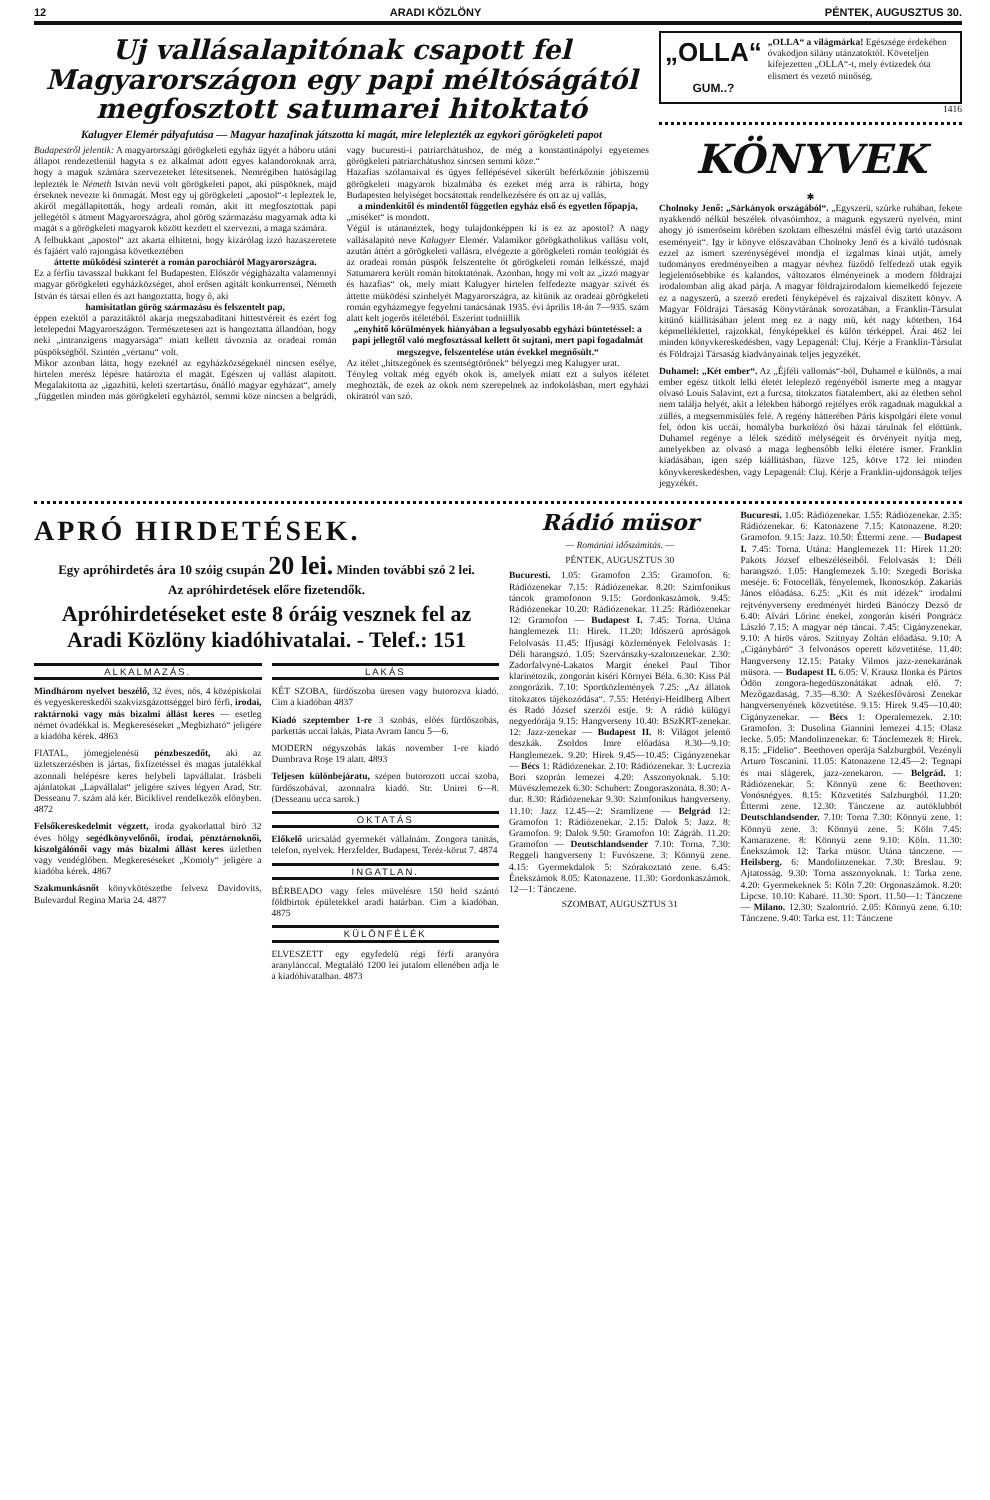12 ARADI KÖZLÖNY PÉNTEK, AUGUSZTUS 30.
Uj vallásalapitónak csapott fel Magyarországon egy papi méltóságától megfosztott satumarei hitoktató
Kalugyer Elemér pályafutása — Magyar hazafinak játszotta ki magát, mire leleplezték az egykori görögkeleti papot
Budapestről jelentik: A magyarországi görögkeleti egyház ügyét a háboru utáni állapot rendezetlenül hagyta s ez alkalmat adott egyes kalandoroknak arra, hogy a maguk számára szervezeteket létesitsenek. Nemrégiben hatóságilag leplezték le Németh István nevü volt görögkeleti papot, aki püspöknek, majd érseknek nevezte ki önmagát. Most egy uj görögkeleti „apostol“-t lepleztek le, akiről megállapitották, hogy ardeali román, akit itt megfosztottak papi jellegétől s átment Magyarországra, ahol görög származásu magyarnak adta ki magát s a görögkeleti magyarok között kezdett el szervezni, a maga számára.
A felbukkant „apostol“ azt akarta elhitetni, hogy kizárólag izzó hazaszeretete és fajáért való rajongása következtében
áttette müködési szinterét a román parochiáról Magyarországra.
Ez a férfiu tavasszal bukkant fel Budapesten. Először végigházalta valamennyi magyar görögkeleti egyházközséget, ahol erősen agitált konkurrensei, Németh István és társai ellen és azt hangoztatta, hogy ő, aki
hamisitatlan görög származásu és felszentelt pap,
éppen ezektől a parazitáktól akarja megszabaditani hittestvéreit és ezért fog letelepedni Magyarországon. Természetesen azt is hangoztatta állandóan, hogy neki „intranzigens magyarsága“ miatt kellett távoznia az oradeai román püspökségből. Szintén „vértanu“ volt.
Mikor azonban látta, hogy ezeknél az egyházközségeknél nincsen esélye, hirtelen merész lépésre határozta el magát. Egészen uj vallást alapitott. Megalakitotta az „igazhitü, keleti szertartásu, önálló magyar egyházat“, amely „független minden más görögkeleti egyháztól, semmi köze nincsen a belgrádi, vagy bucuresti-i patriarchátushoz, de még a konstantinápolyi egyetemes görögkeleti patriarchátushoz sincsen semmi köze.“
Hazafias szólamaival és ügyes fellépésével sikerült beférkőznie jóhiszemü görögkeleti magyarok bizalmába és ezeket még arra is rábirta, hogy Budapesten helyiséget bocsátottak rendelkezésére és ott az uj vallás,
a mindenkitől és mindentől független egyház első és egyetlen főpapja,
„miséket“ is mondott.
Végül is utánanéztek, hogy tulajdonképpen ki is ez az apostol? A nagy vallásalapitó neve Kalugyer Elemér. Valamikor görögkatholikus vallásu volt, azután áttért a görögkeleti vallásra, elvégezte a görögkeleti román teológiát és az oradeai román püspök felszentelte őt görögkeleti román lelkésszé, majd Satumarera került román hitoktatónak. Azonban, hogy mi volt az „izzó magyar és hazafias“ ok, mely miatt Kalugyer hirtelen felfedezte magyar szivét és áttette müködési szinhelyét Magyarországra, az kitünik az oradeai görögkeleti román egyházmegye fegyelmi tanácsának 1935. évi április 18-án 7—935. szám alatt kelt jogerős itéletéből. Eszerint tudniillik
„enyhitő körülmények hiányában a legsulyosabb egyházi büntetéssel: a papi jellegtől való megfosztással kellett őt sujtani, mert papi fogadalmát megszegve, felszentelése után évekkel megnősült.“
Az itélet „hitszegőnek és szentségtörőnek“ bélyegzi meg Kalugyer urat.
Tényleg voltak még egyéb okok is, amelyek miatt ezt a sulyos itéletet meghozták, de ezek az okok nem szerepelnek az indokolásban, mert egyházi okiratról van szó.
„OLLA“
GUM..?
„OLLA“ a világmárka! Egészsége érdekében óvakodjon silány utánzatoktól. Követeljen kifejezetten „OLLA“-t, mely évtizedek óta elismert és vezető minőség.
1416
KÖNYVEK
✱
Cholnoky Jenő: „Sárkányok országából“. „Egyszerü, szürke ruhában, fekete nyakkendő nélkül beszélek olvasóimhoz, a magunk egyszerü nyelvén, mint ahogy jó ismerőseim körében szoktam elbeszélni másfél évig tartó utazásom eseményeit“. Igy ir könyve előszavában Cholnoky Jenő és a kiváló tudósnak ezzel az ismert szerénységével mondja el izgalmas kinai utját, amely tudományos eredményeiben a magyar névhez füződő felfedező utak egyik legjelentősebbike és kalandos, változatos élményeinek a modern földrajzi irodalomban alig akad párja. A magyar földrajzirodalom kiemelkedő fejezete ez a nagyszerü, a szerző eredeti fényképével és rajzaival diszitett könyv. A Magyar Földrajzi Társaság Könyvtárának sorozatában, a Franklin-Társulat kitünő kiállitásában jelent meg ez a nagy mü, két nagy kötetben, 164 képmelléklettel, rajzokkal, fényképekkel és külön térképpel. Árai 462 lei minden könyvkereskedésben, vagy Lepagenál: Cluj. Kérje a Franklin-Társulat és Földrajzi Társaság kiadványainak teljes jegyzékét.
Duhamel: „Két ember“. Az „Éjféli vallomás“-ból, Duhamel e különös, a mai ember egész titkolt lelki életét leleplező regényéből ismerte meg a magyar olvasó Louis Salavint, ezt a furcsa, titokzatos fiatalembert, aki az életben sehol nem találja helyét, akit a lélekben háborgó rejtélyes erők ragadnak magukkal a züllés, a megsemmisülés felé. A regény hátterében Páris kispolgári élete vonul fel, ódon kis uccái, homályba burkolózó ősi házai tárulnak fel előttünk. Duhamel regénye a lélek szédítő mélységeit és örvényeit nyitja meg, amelyekben az olvasó a maga legbensőbb lelki életére ismer. Franklin kiadásában, igen szép kiállitásban, füzve 125, kötve 172 lei minden könyvkereskedésben, vagy Lepagenál: Cluj. Kérje a Franklin-ujdonságok teljes jegyzékét.
APRÓ HIRDETÉSEK.
Egy apróhirdetés ára 10 szóig csupán 20 lei. Minden további szó 2 lei.
Az apróhirdetések előre fizetendők.
Apróhirdetéseket este 8 óráig vesznek fel az Aradi Közlöny kiadóhivatalai. - Telef.: 151
ALKALMAZÁS.
Mindhárom nyelvet beszélő, 32 éves, nős, 4 középiskolai és vegyeskereskedői szakvizsgázottséggel biró férfi, irodai, raktárnoki vagy más bizalmi állást keres — esetleg német óvadékkal is. Megkereséseket „Megbizható“ jeligére a kiadóba kérek. 4863
FIATAL, jómegjelenésü pénzbeszedőt, aki az üzletszerzésben is jártas, fixfizetéssel és magas jutalékkal azonnali belépésre keres helybeli lapvállalat. Irásbeli ajánlatokat „Lapvállalat“ jeligére szives légyen Arad, Str. Desseanu 7. szám alá kér. Biciklivel rendelkezők előnyben. 4872
Felsőkereskedelmit végzett, iroda gyakorlattal biró 32 éves hölgy segédkönyvelőnői, irodai, pénztárnoknői, kiszolgálónői vagy más bizalmi állást keres üzletben vagy vendéglőben. Megkereséseket „Komoly“ jeligére a kiadóba kérek. 4867
Szakmunkásnőt könyvkötészetbe felvesz Davidovits, Bulevardul Regina Maria 24. 4877
LAKÁS
KÉT SZOBA, fürdőszoba üresen vagy butorozva kiadó. Cim a kiadóban 4837
Kiadó szeptember 1-re 3 szobás, előés fürdőszobás, parkettás uccai lakás, Piata Avram Iancu 5—6.
MODERN négyszobás lakás november 1-re kiadó Dumbrava Roşe 19 alatt. 4893
Teljesen különbejáratu, szépen butorozott uccai szoba, fürdőszobával, azonnalra kiadó. Str. Unirei 6—8. (Desseanu ucca sarok.)
OKTATÁS
Előkelő uricsalád gyermekét vállalnám. Zongora tanitás, telefon, nyelvek. Herzfelder, Budapest, Teréz-körut 7. 4874
INGATLAN.
BÉRBEADO vagy feles müvelésre 150 hold szántó földbirtok épületekkel aradi határban. Cim a kiadóban. 4875
KÜLÖNFÉLÉK
ELVESZETT egy egyfedelü régi férfi aranyóra aranylánccal. Megtaláló 1200 lei jutalom ellenében adja le a kiadóhivatalban. 4873
Rádió müsor
— Romániai időszámitás. —
PÉNTEK, AUGUSZTUS 30
Bucuresti. 1.05: Gramofon 2.35: Gramofon. 6: Rádiózenekar 7.15: Rádiózenekar. 8.20: Szimfonikus táncok gramofonon 9.15: Gordonkaszámok. 9.45: Rádiózenekar 10.20: Rádiózenekar. 11.25: Rádiózenekar 12: Gramofon — Budapest I. 7.45: Torna. Utána hanglemezek 11: Hirek. 11.20: Időszerü apróságok Felolvasás 11.45: Ifjusági közlemények Felolvasás 1: Déli harangszó. 1.05: Szervánszky-szalonzenekar. 2.30: Zadorfalvyné-Lakatos Margit énekel Paul Tibor klarinétozik, zongorán kiséri Környei Béla. 6.30: Kiss Pál zongorázik. 7.10: Sportközlemények 7.25: „Az állatok titokzatos tájékozódása“. 7.55: Hetényi-Heidlberg Albert és Radó József szerzői estje. 9: A rádió külügyi negyedórája 9.15: Hangverseny 10.40: BSzKRT-zenekar. 12: Jazz-zenekar — Budapest II. 8: Világot jelentő deszkák. Zsoldos Imre előadása 8.30—9.10: Hanglemezek. 9.20: Hirek 9.45—10.45: Cigányzenekar — Bécs 1: Rádiózenekar. 2.10: Rádiózenekar. 3: Lucrezia Bori szoprán lemezei 4.20: Asszonyoknak. 5.10: Müvészlemezek 6.30: Schubert: Zongoraszonáta. 8.30: A-dur. 8.30: Rádiózenekar 9.30: Szimfonikus hangverseny. 11.10: Jazz 12.45—2: Sramlizene — Belgrád 12: Gramofon 1: Rádiózenekar. 2.15: Dalok 5: Jazz. 8: Gramofon. 9: Dalok 9.50: Gramofon 10: Zágráb. 11.20: Gramofon — Deutschlandsender 7.10: Torna. 7.30: Reggeli hangverseny 1: Fuvószene. 3: Könnyü zene. 4.15: Gyermekdalok 5: Szórakoztató zene. 6.45: Énekszámok 8.05: Katonazene. 11.30: Gordonkaszámok. 12—1: Tánczene.
SZOMBAT, AUGUSZTUS 31
Bucuresti. 1.05: Rádiózenekar. 1.55: Rádiózenekar. 2.35: Rádiózenekar. 6: Katonazene 7.15: Katonazene. 8.20: Gramofon. 9.15: Jazz. 10.50: Éttermi zene. — Budapest I. 7.45: Torna. Utána: Hanglemezek 11: Hirek 11.20: Pakots József elbeszéléseiből. Felolvasás 1: Déli harangszó. 1.05: Hanglemezek 5.10: Szegedi Boriska meséje. 6: Fotocellák, fényelemek, Ikonoszkóp. Zakariás János előadása. 6.25: „Kit és mit idézek“ irodalmi rejtvényverseny eredményét hirdeti Bánóczy Dezső dr 6.40: Alvári Lőrinc énekel, zongorán kiséri Pongrácz László 7.15: A magyar nép táncai. 7.45: Cigányzenekar. 9.10: A hirös város. Szitnyay Zoltán előadása. 9.10: A „Cigánybáró“ 3 felvonásos operett közvetitése. 11.40: Hangverseny 12.15: Pataky Vilmos jazz-zenekarának müsora. — Budapest II. 6.05: V. Krausz Ilonka és Pártos Ödön zongora-hegedüszonátákat adnak elő. 7: Mezőgazdaság. 7.35—8.30: A Székesfővárosi Zenekar hangversenyének közvetitése. 9.15: Hirek 9.45—10.40: Cigányzenekar. — Bécs 1: Operalemezek. 2.10: Gramofon. 3: Dusolina Giannini lemezei 4.15: Olasz lecke. 5.05: Mandolinzenekar. 6: Tánclemezek 8: Hirek. 8.15: „Fidelio“. Beethoven operája Salzburgból. Vezényli Arturo Toscanini. 11.05: Katonazene 12.45—2: Tegnapi és mai slágerek, jazz-zenekaron. — Belgrád. 1: Rádiózenekar. 5: Könnyü zene 6: Beethoven: Vonósnégyes. 8.15: Közvetités Salzburgból. 11.20: Éttermi zene. 12.30: Tánczene az autóklubból Deutschlandsender. 7.10: Torna 7.30: Könnyü zene. 1: Könnyü zene. 3: Könnyü zene. 5: Köln 7.45: Kamarazene. 8: Könnyü zene 9.10: Köln. 11.30: Énekszámok 12: Tarka müsor. Utána tánczene. — Heilsberg. 6: Mandolinzenekar. 7.30: Breslau. 9: Ajtatosság. 9.30: Torna asszonyoknak. 1: Tarka zene. 4.20: Gyermekeknek 5: Köln 7.20: Orgonaszámok. 8.20: Lipcse. 10.10: Kabaré. 11.30: Sport. 11.50—1: Tánczene — Milano. 12.30: Szalontrió. 2.05: Könnyü zene. 6.10: Tánczene. 9.40: Tarka est. 11: Tánczene